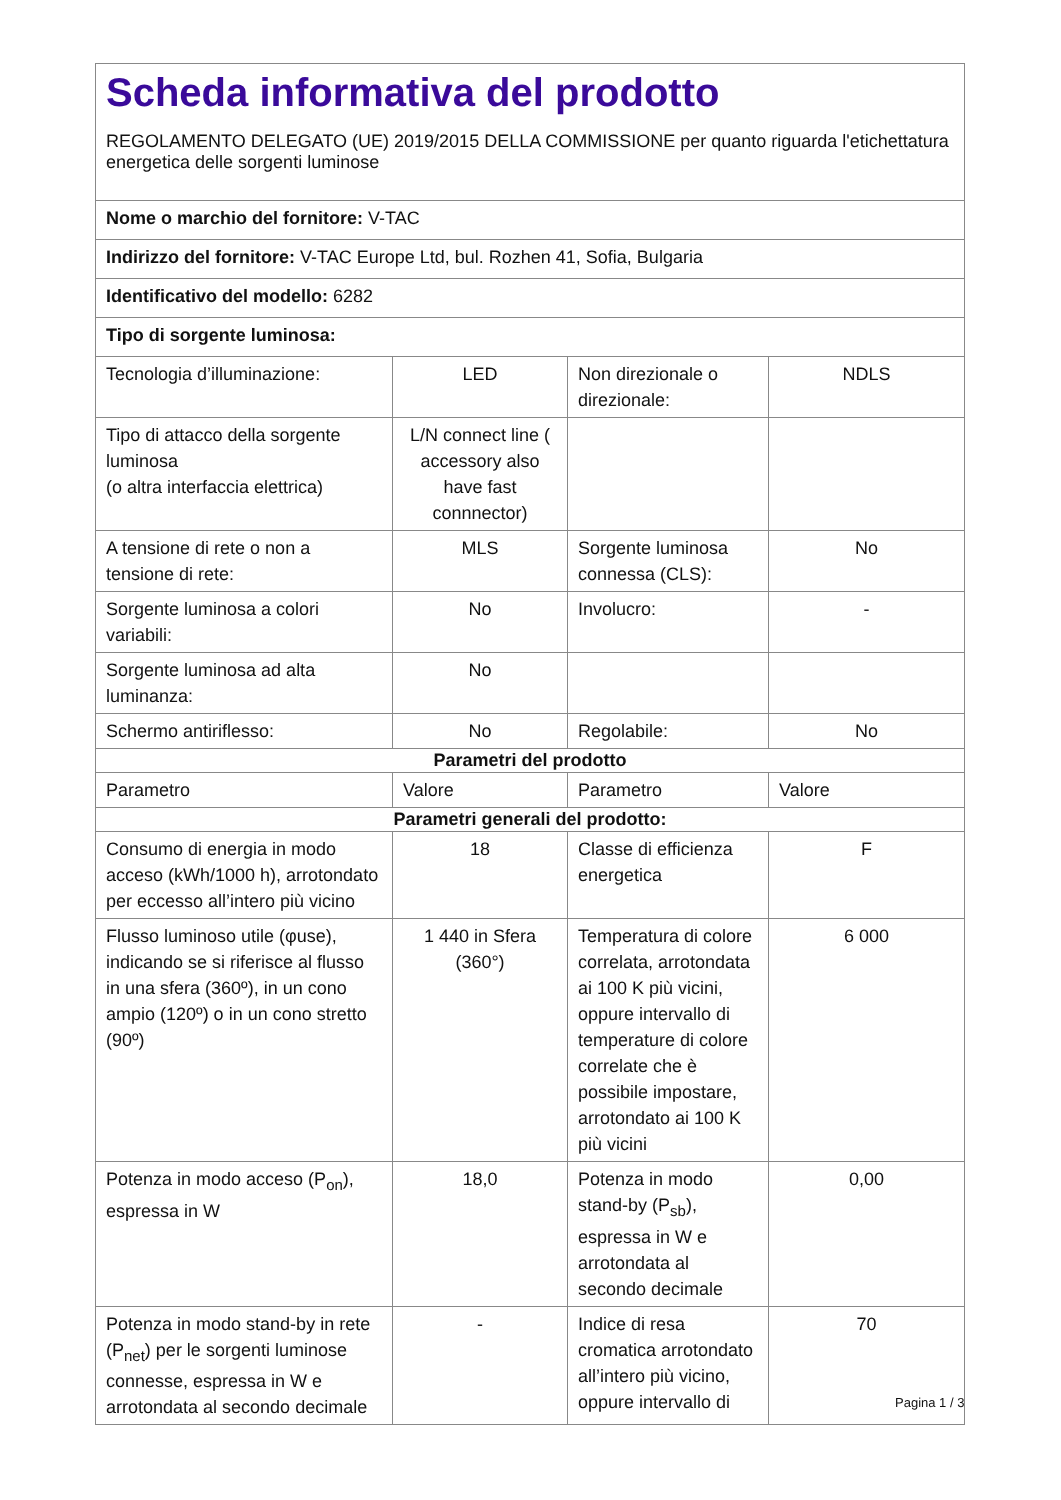Scheda informativa del prodotto
REGOLAMENTO DELEGATO (UE) 2019/2015 DELLA COMMISSIONE per quanto riguarda l'etichettatura energetica delle sorgenti luminose
| Nome o marchio del fornitore: V-TAC | | | |
| Indirizzo del fornitore: V-TAC Europe Ltd, bul. Rozhen 41, Sofia, Bulgaria | | | |
| Identificativo del modello: 6282 | | | |
| Tipo di sorgente luminosa: | | | |
| Tecnologia d’illuminazione: | LED | Non direzionale o direzionale: | NDLS |
| Tipo di attacco della sorgente luminosa (o altra interfaccia elettrica) | L/N connect line ( accessory also have fast connnector) | | |
| A tensione di rete o non a tensione di rete: | MLS | Sorgente luminosa connessa (CLS): | No |
| Sorgente luminosa a colori variabili: | No | Involucro: | - |
| Sorgente luminosa ad alta luminanza: | No | | |
| Schermo antiriflesso: | No | Regolabile: | No |
| Parametri del prodotto | | | |
| Parametro | Valore | Parametro | Valore |
| Parametri generali del prodotto: | | | |
| Consumo di energia in modo acceso (kWh/1000 h), arrotondato per eccesso all’intero più vicino | 18 | Classe di efficienza energetica | F |
| Flusso luminoso utile (φuse), indicando se si riferisce al flusso in una sfera (360º), in un cono ampio (120º) o in un cono stretto (90º) | 1 440 in Sfera (360°) | Temperatura di colore correlata, arrotondata ai 100 K più vicini, oppure intervallo di temperature di colore correlate che è possibile impostare, arrotondato ai 100 K più vicini | 6 000 |
| Potenza in modo acceso (P<sub>on</sub>), espressa in W | 18,0 | Potenza in modo stand-by (P<sub>sb</sub>), espressa in W e arrotondata al secondo decimale | 0,00 |
| Potenza in modo stand-by in rete (P<sub>net</sub>) per le sorgenti luminose connesse, espressa in W e arrotondata al secondo decimale | - | Indice di resa cromatica arrotondato all’intero più vicino, oppure intervallo di | 70 |
Pagina 1 / 3